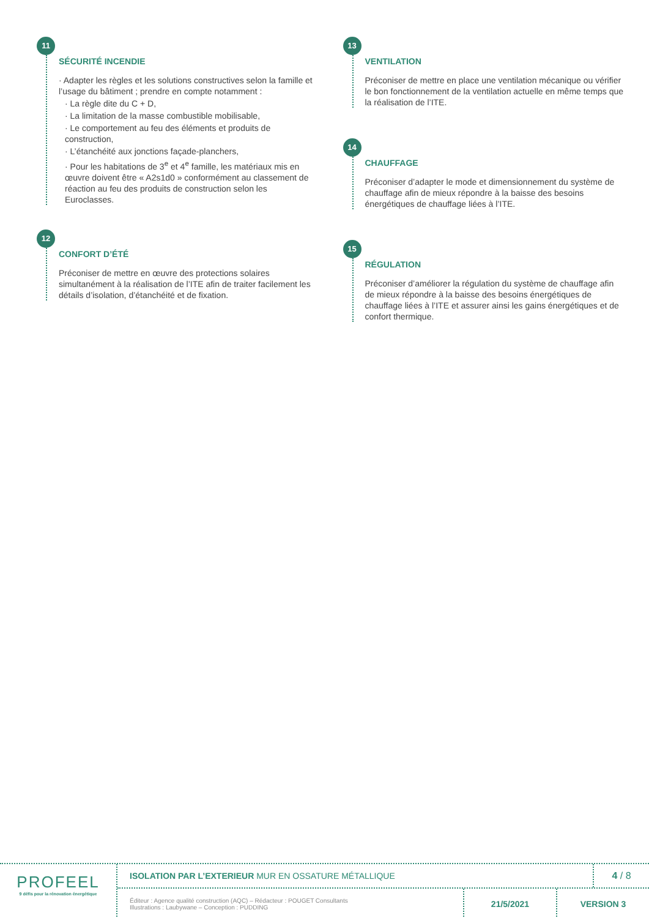11
SÉCURITÉ INCENDIE
· Adapter les règles et les solutions constructives selon la famille et l’usage du bâtiment ; prendre en compte notamment :
· La règle dite du C + D,
· La limitation de la masse combustible mobilisable,
· Le comportement au feu des éléments et produits de construction,
· L’étanchéité aux jonctions façade-planchers,
· Pour les habitations de 3<sup>e</sup> et 4<sup>e</sup> famille, les matériaux mis en œuvre doivent être « A2s1d0 » conformément au classement de réaction au feu des produits de construction selon les Euroclasses.
12
CONFORT D’ÉTÉ
Préconiser de mettre en œuvre des protections solaires simultanément à la réalisation de l’ITE afin de traiter facilement les détails d’isolation, d’étanchéité et de fixation.
13
VENTILATION
Préconiser de mettre en place une ventilation mécanique ou vérifier le bon fonctionnement de la ventilation actuelle en même temps que la réalisation de l’ITE.
14
CHAUFFAGE
Préconiser d’adapter le mode et dimensionnement du système de chauffage afin de mieux répondre à la baisse des besoins énergétiques de chauffage liées à l’ITE.
15
RÉGULATION
Préconiser d’améliorer la régulation du système de chauffage afin de mieux répondre à la baisse des besoins énergétiques de chauffage liées à l’ITE et assurer ainsi les gains énergétiques et de confort thermique.
PROFEEL
9 défis pour la rénovation énergétique
ISOLATION PAR L’EXTERIEUR MUR EN OSSATURE MÉTALLIQUE
4 / 8
Éditeur : Agence qualité construction (AQC) – Rédacteur : POUGET Consultants
Illustrations : Laubywane – Conception : PUDDING
21/5/2021 VERSION 3